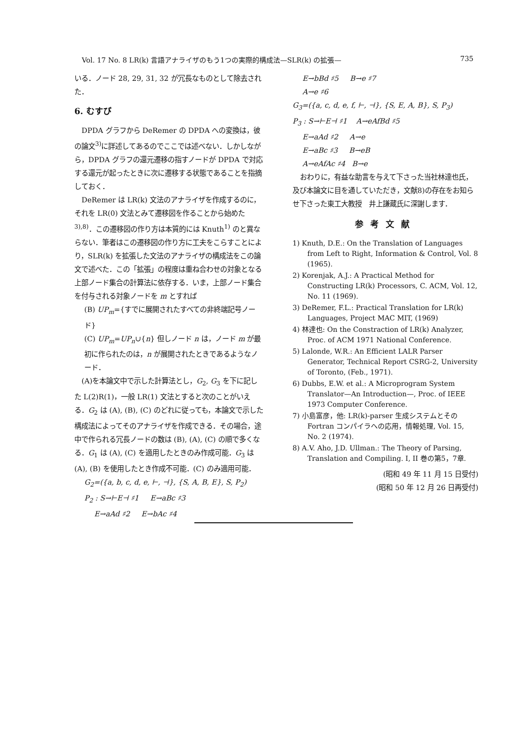Vol. 17 No. 8 LR(k) 言語アナライザのもう1つの実際的構成法—SLR(k) の拡張— 735
いる．ノード 28, 29, 31, 32 が冗長なものとして除去された．
6. むすび
DPDA グラフから DeRemer の DPDA への変換は，彼の論文<sup>3)</sup>に詳述してあるのでここでは述べない．しかしながら，DPDA グラフの還元遷移の指すノードが DPDA で対応する還元が起ったときに次に遷移する状態であることを指摘しておく．
DeRemer は LR(k) 文法のアナライザを作成するのに，それを LR(0) 文法とみて遷移図を作ることから始めた<sup>3),8)</sup>．この遷移図の作り方は本質的には Knuth<sup>1)</sup> のと異ならない．筆者はこの遷移図の作り方に工夫をこらすことにより，SLR(k) を拡張した文法のアナライザの構成法をこの論文で述べた．この「拡張」の程度は重ね合わせの対象となる上部ノード集合の計算法に依存する．いま，上部ノード集合を付与される対象ノードを m とすれば
(B) UP<sub>m</sub>={すでに展開されたすべての非終端記号ノード}
(C) UP<sub>m</sub>=UP<sub>n</sub>∪{n} 但しノード n は，ノード m が最初に作られたのは，n が展開されたときであるようなノード．
(A)を本論文中で示した計算法とし，G<sub>2</sub>, G<sub>3</sub> を下に記した L(2)R(1)，一般 LR(1) 文法とすると次のことがいえる．G<sub>2</sub> は (A), (B), (C) のどれに従っても，本論文で示した構成法によってそのアナライザを作成できる．その場合，途中で作られる冗長ノードの数は (B), (A), (C) の順で多くなる．G<sub>1</sub> は (A), (C) を適用したときのみ作成可能．G<sub>3</sub> は (A), (B) を使用したとき作成不可能．(C) のみ適用可能．
G<sub>2</sub>=({a, b, c, d, e, ⊢, ⊣}, {S, A, B, E}, S, P<sub>2</sub>)
P<sub>2</sub> : S→⊢E⊣ ♯1 E→aBc ♯3
E→aAd ♯2 E→bAc ♯4
E→bBd ♯5 B→e ♯7
A→e ♯6
G<sub>3</sub>=({a, c, d, e, f, ⊢, ⊣}, {S, E, A, B}, S, P<sub>3</sub>)
P<sub>3</sub> : S→⊢E⊣ ♯1 A→eAfBd ♯5
E→aAd ♯2 A→e
E→aBc ♯3 B→eB
A→eAfAc ♯4 B→e
おわりに，有益な助言を与えて下さった当社林達也氏，及び本論文に目を通していただき，文献8)の存在をお知らせ下さった東工大教授　井上謙蔵氏に深謝します．
参考文献
1) Knuth, D.E.: On the Translation of Languages from Left to Right, Information & Control, Vol. 8 (1965).
2) Korenjak, A.J.: A Practical Method for Constructing LR(k) Processors, C. ACM, Vol. 12, No. 11 (1969).
3) DeRemer, F.L.: Practical Translation for LR(k) Languages, Project MAC MIT, (1969)
4) 林達也: On the Constraction of LR(k) Analyzer, Proc. of ACM 1971 National Conference.
5) Lalonde, W.R.: An Efficient LALR Parser Generator, Technical Report CSRG-2, University of Toronto, (Feb., 1971).
6) Dubbs, E.W. et al.: A Microprogram System Translator—An Introduction—, Proc. of IEEE 1973 Computer Conference.
7) 小島富彦，他: LR(k)-parser 生成システムとその Fortran コンパイラへの応用，情報処理, Vol. 15, No. 2 (1974).
8) A.V. Aho, J.D. Ullman.: The Theory of Parsing, Translation and Compiling. I, II 巻の第5，7章.
(昭和 49 年 11 月 15 日受付)
(昭和 50 年 12 月 26 日再受付)